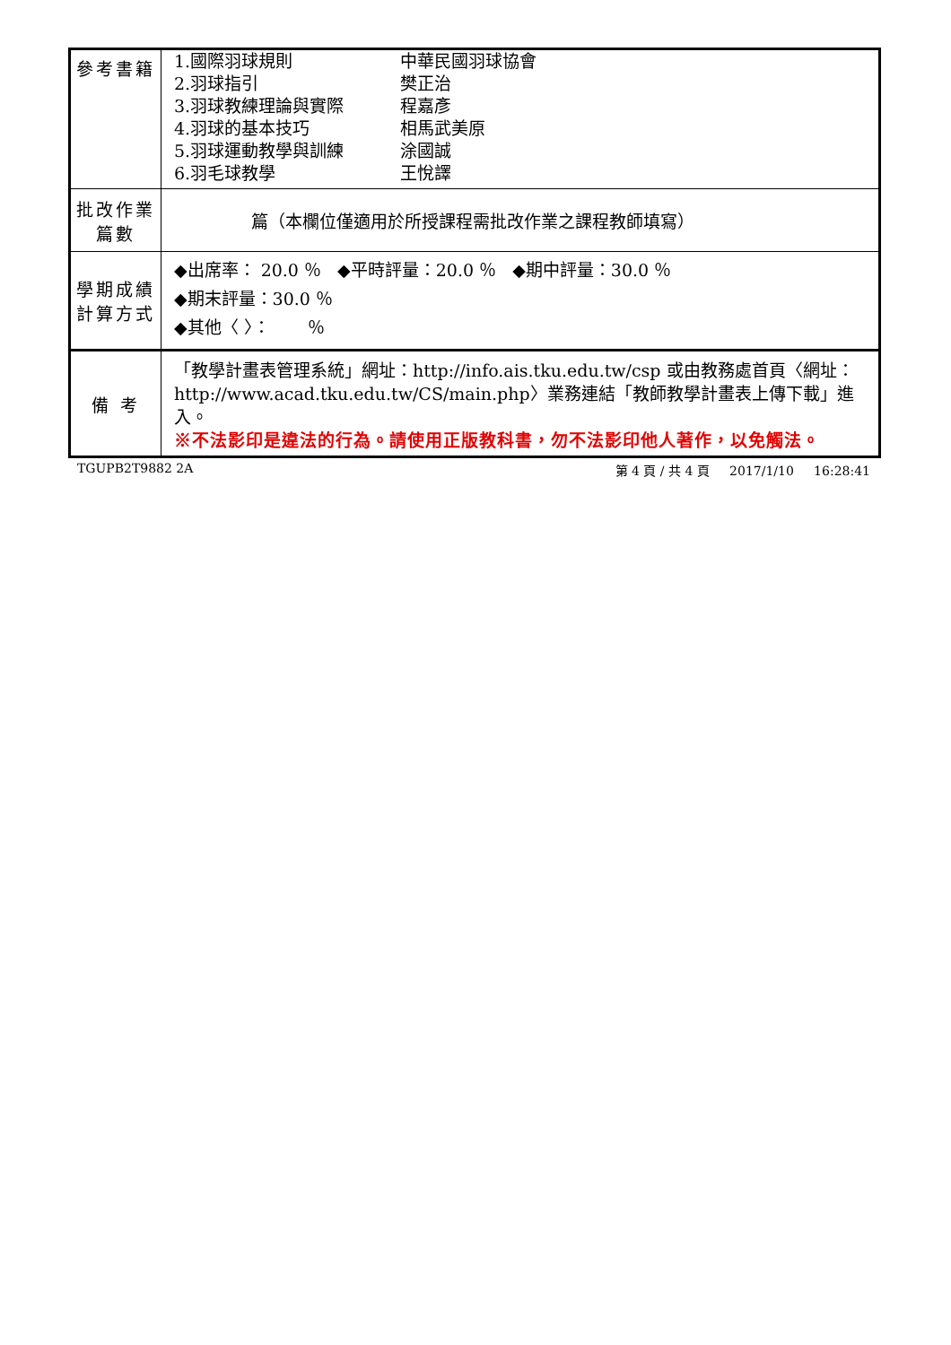| 參考書籍 | 1.國際羽球規則 2.羽球指引 3.羽球教練理論與實際 4.羽球的基本技巧 5.羽球運動教學與訓練 6.羽毛球教學 中華民國羽球協會 樊正治 程嘉彥 相馬武美原 涂國誠 王悅譯 |
| 批改作業 篇數 | 篇（本欄位僅適用於所授課程需批改作業之課程教師填寫） |
| 學期成績 計算方式 | ◆出席率： 20.0 ％ ◆平時評量：20.0 ％ ◆期中評量：30.0 ％ ◆期末評量：30.0 ％ ◆其他〈 〉： ％ |
| 備 考 | 「教學計畫表管理系統」網址： http://info.ais.tku.edu.tw/csp 或由教務處首頁〈網址： http://www.acad.tku.edu.tw/CS/main.php 〉業務連結「教師教學計畫表上傳下載」進入。 ※不法影印是違法的行為。請使用正版教科書，勿不法影印他人著作，以免觸法。 |
TGUPB2T9882 2A 第 4 頁 / 共 4 頁 2017/1/10 16:28:41